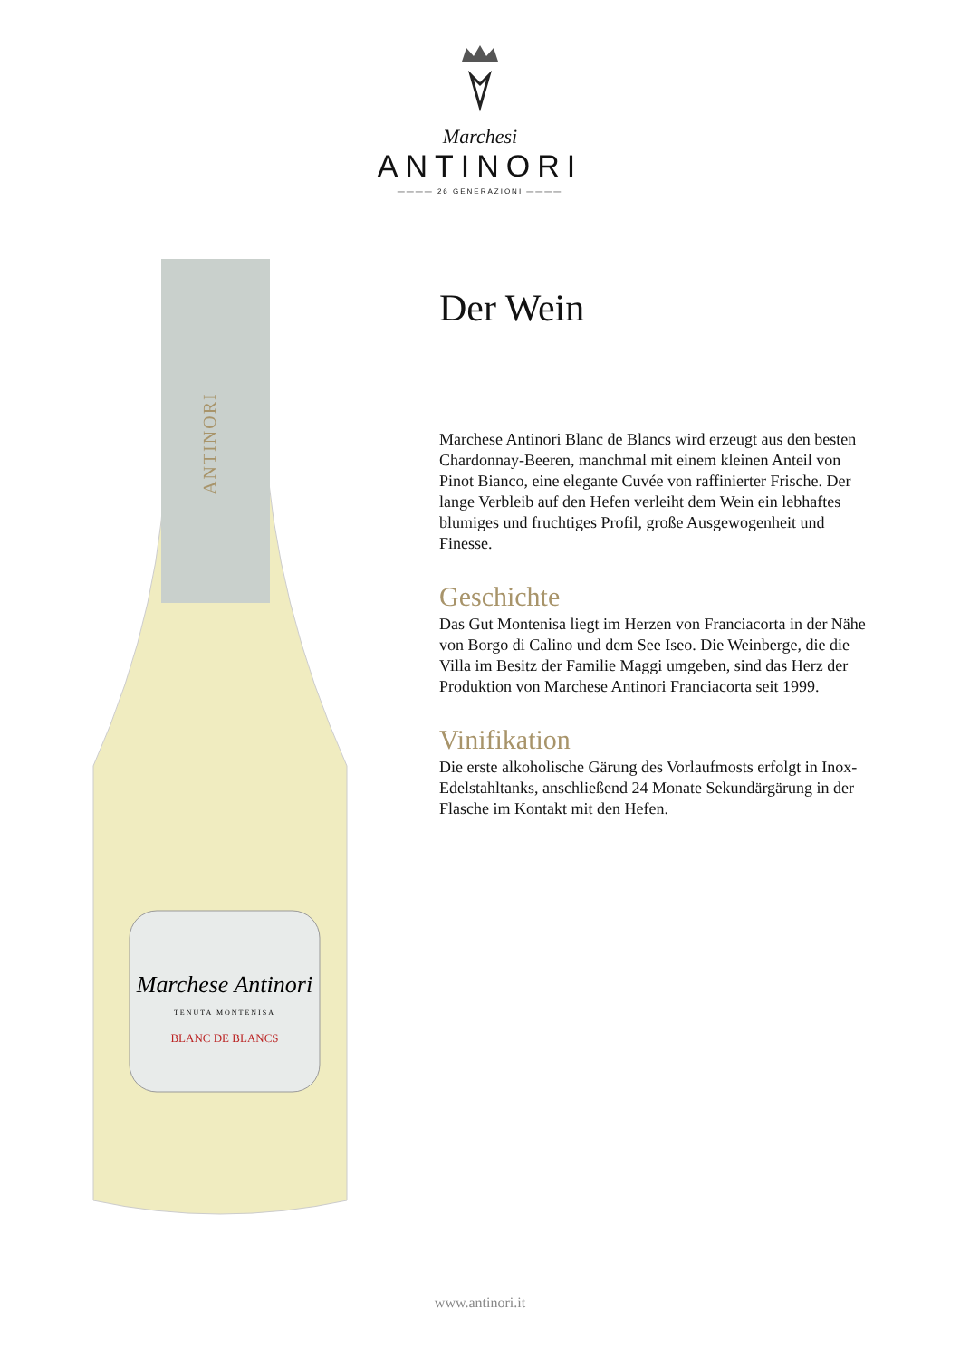Marchesi
ANTINORI
———— 26 GENERAZIONI ————
Marchese Antinori
TENUTA MONTENISA
BLANC DE BLANCS
ANTINORI
Der Wein
Marchese Antinori Blanc de Blancs wird erzeugt aus den besten Chardonnay-Beeren, manchmal mit einem kleinen Anteil von Pinot Bianco, eine elegante Cuvée von raffinierter Frische. Der lange Verbleib auf den Hefen verleiht dem Wein ein lebhaftes blumiges und fruchtiges Profil, große Ausgewogenheit und Finesse.
Geschichte
Das Gut Montenisa liegt im Herzen von Franciacorta in der Nähe von Borgo di Calino und dem See Iseo. Die Weinberge, die die Villa im Besitz der Familie Maggi umgeben, sind das Herz der Produktion von Marchese Antinori Franciacorta seit 1999.
Vinifikation
Die erste alkoholische Gärung des Vorlaufmosts erfolgt in Inox-Edelstahltanks, anschließend 24 Monate Sekundärgärung in der Flasche im Kontakt mit den Hefen.
www.antinori.it